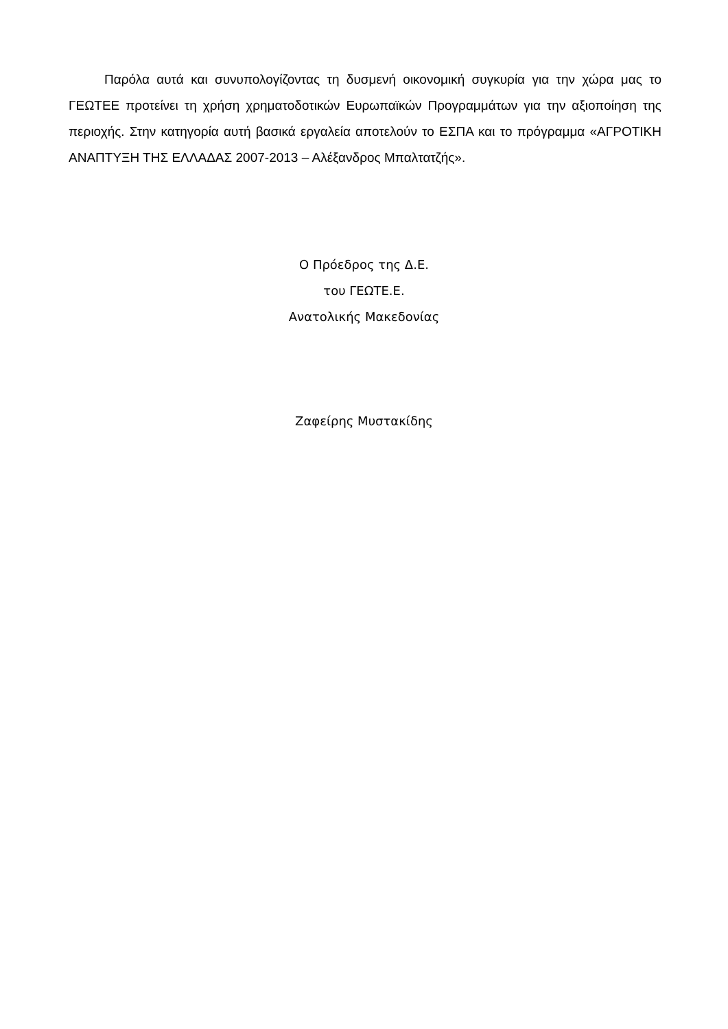Παρόλα αυτά και συνυπολογίζοντας τη δυσμενή οικονομική συγκυρία για την χώρα μας το ΓΕΩΤΕΕ προτείνει τη χρήση χρηματοδοτικών Ευρωπαϊκών Προγραμμάτων για την αξιοποίηση της περιοχής. Στην κατηγορία αυτή βασικά εργαλεία αποτελούν το ΕΣΠΑ και το πρόγραμμα «ΑΓΡΟΤΙΚΗ ΑΝΑΠΤΥΞΗ ΤΗΣ ΕΛΛΑΔΑΣ 2007-2013 – Αλέξανδρος Μπαλτατζής».
Ο Πρόεδρος της Δ.Ε.
του ΓΕΩΤΕ.Ε.
Ανατολικής Μακεδονίας
Ζαφείρης Μυστακίδης